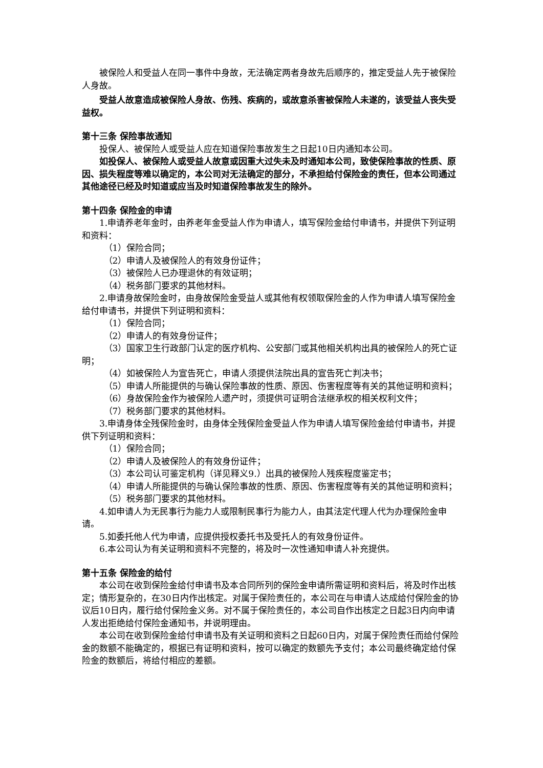被保险人和受益人在同一事件中身故，无法确定两者身故先后顺序的，推定受益人先于被保险人身故。
受益人故意造成被保险人身故、伤残、疾病的，或故意杀害被保险人未遂的，该受益人丧失受益权。
第十三条 保险事故通知
投保人、被保险人或受益人应在知道保险事故发生之日起10日内通知本公司。
如投保人、被保险人或受益人故意或因重大过失未及时通知本公司，致使保险事故的性质、原因、损失程度等难以确定的，本公司对无法确定的部分，不承担给付保险金的责任，但本公司通过其他途径已经及时知道或应当及时知道保险事故发生的除外。
第十四条 保险金的申请
1.申请养老年金时，由养老年金受益人作为申请人，填写保险金给付申请书，并提供下列证明和资料：
（1）保险合同；
（2）申请人及被保险人的有效身份证件；
（3）被保险人已办理退休的有效证明；
（4）税务部门要求的其他材料。
2.申请身故保险金时，由身故保险金受益人或其他有权领取保险金的人作为申请人填写保险金给付申请书，并提供下列证明和资料：
（1）保险合同；
（2）申请人的有效身份证件；
（3）国家卫生行政部门认定的医疗机构、公安部门或其他相关机构出具的被保险人的死亡证明；
（4）如被保险人为宣告死亡，申请人须提供法院出具的宣告死亡判决书；
（5）申请人所能提供的与确认保险事故的性质、原因、伤害程度等有关的其他证明和资料；
（6）身故保险金作为被保险人遗产时，须提供可证明合法继承权的相关权利文件；
（7）税务部门要求的其他材料。
3.申请身体全残保险金时，由身体全残保险金受益人作为申请人填写保险金给付申请书，并提供下列证明和资料：
（1）保险合同；
（2）申请人及被保险人的有效身份证件；
（3）本公司认可鉴定机构（详见释义9.）出具的被保险人残疾程度鉴定书；
（4）申请人所能提供的与确认保险事故的性质、原因、伤害程度等有关的其他证明和资料；
（5）税务部门要求的其他材料。
4.如申请人为无民事行为能力人或限制民事行为能力人，由其法定代理人代为办理保险金申请。
5.如委托他人代为申请，应提供授权委托书及受托人的有效身份证件。
6.本公司认为有关证明和资料不完整的，将及时一次性通知申请人补充提供。
第十五条 保险金的给付
本公司在收到保险金给付申请书及本合同所列的保险金申请所需证明和资料后，将及时作出核定；情形复杂的，在30日内作出核定。对属于保险责任的，本公司在与申请人达成给付保险金的协议后10日内，履行给付保险金义务。对不属于保险责任的，本公司自作出核定之日起3日内向申请人发出拒绝给付保险金通知书，并说明理由。
本公司在收到保险金给付申请书及有关证明和资料之日起60日内，对属于保险责任而给付保险金的数额不能确定的，根据已有证明和资料，按可以确定的数额先予支付；本公司最终确定给付保险金的数额后，将给付相应的差额。